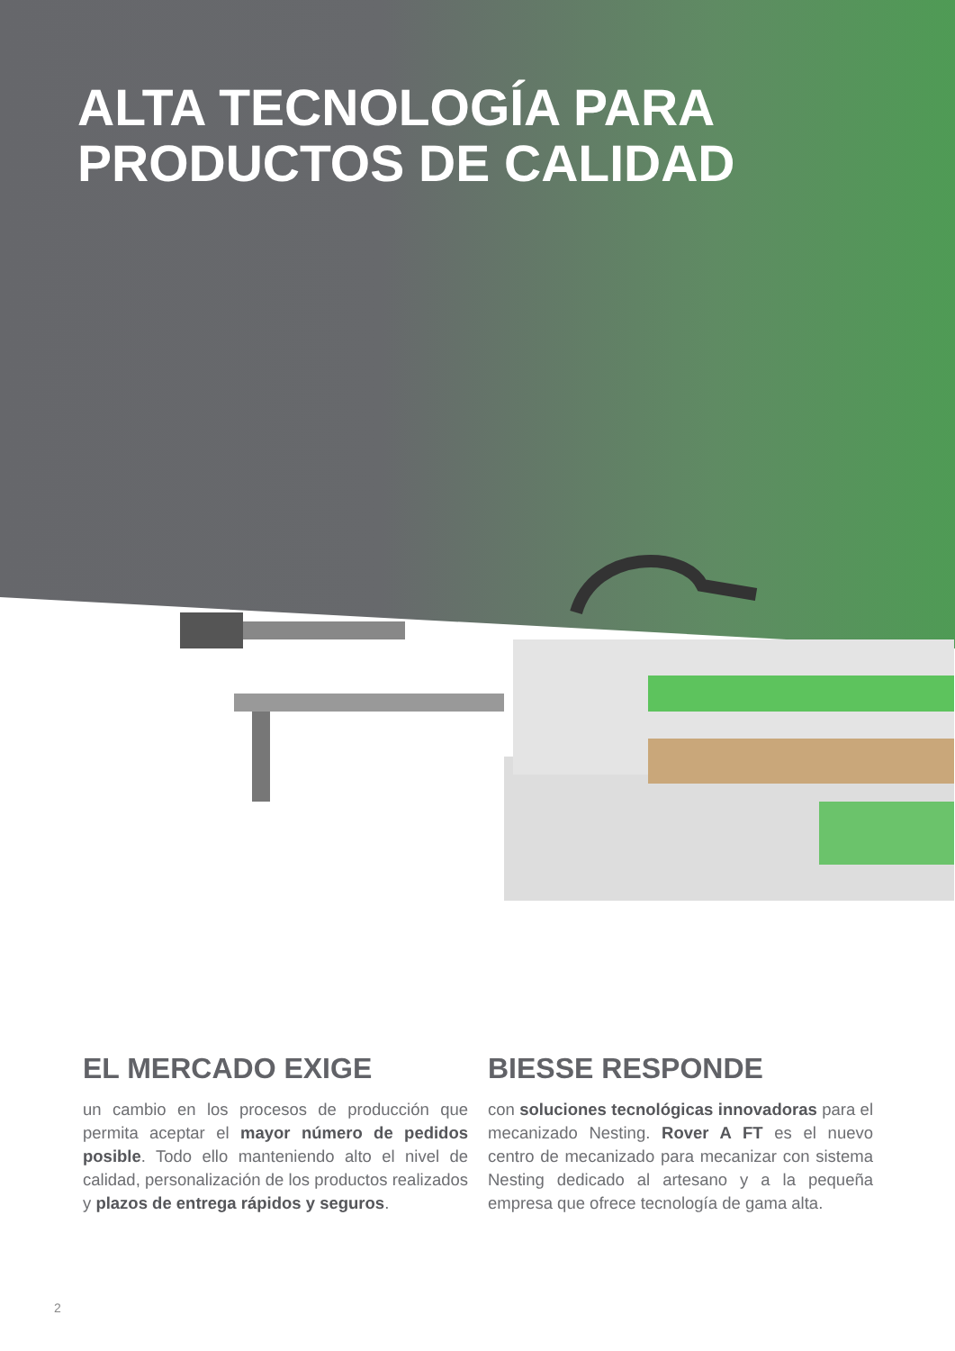ALTA TECNOLOGÍA PARA
PRODUCTOS DE CALIDAD
EL MERCADO EXIGE
un cambio en los procesos de producción que permita aceptar el mayor número de pedidos posible. Todo ello manteniendo alto el nivel de calidad, personalización de los productos realizados y plazos de entrega rápidos y seguros.
BIESSE RESPONDE
con soluciones tecnológicas innovadoras para el mecanizado Nesting. Rover A FT es el nuevo centro de mecanizado para mecanizar con sistema Nesting dedicado al artesano y a la pequeña empresa que ofrece tecnología de gama alta.
2